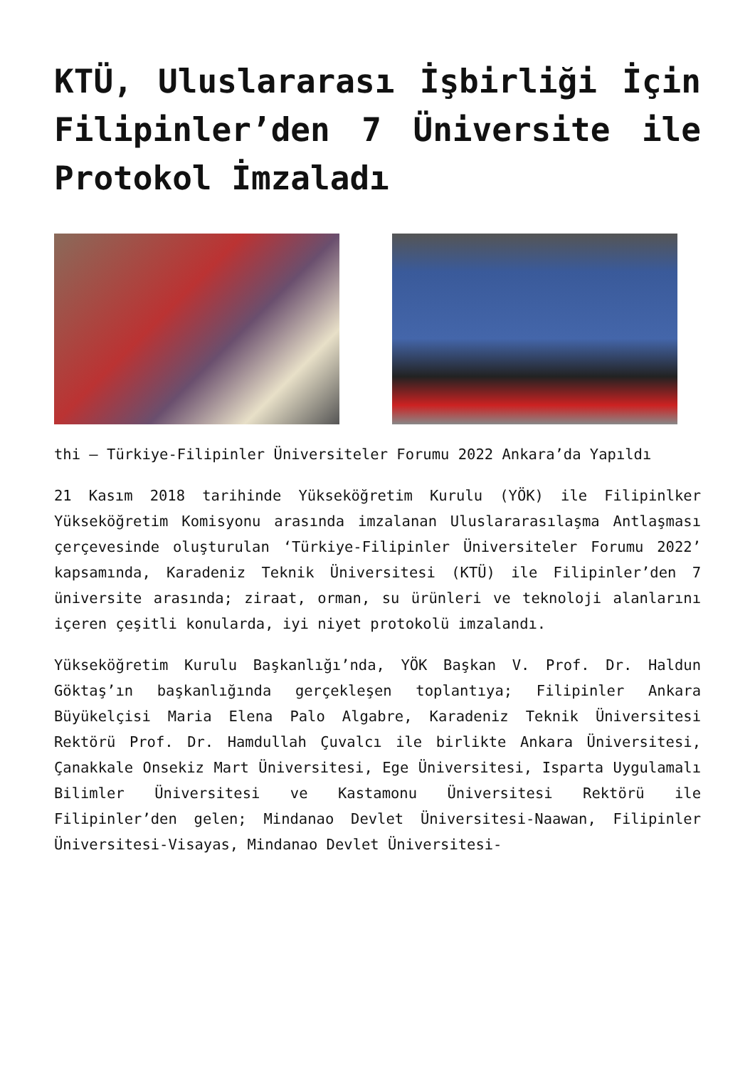KTÜ, Uluslararası İşbirliği İçin Filipinler’den 7 Üniversite ile Protokol İmzaladı
thi – Türkiye-Filipinler Üniversiteler Forumu 2022 Ankara’da Yapıldı
21 Kasım 2018 tarihinde Yükseköğretim Kurulu (YÖK) ile Filipinlker Yükseköğretim Komisyonu arasında imzalanan Uluslararasılaşma Antlaşması çerçevesinde oluşturulan ‘Türkiye-Filipinler Üniversiteler Forumu 2022’ kapsamında, Karadeniz Teknik Üniversitesi (KTÜ) ile Filipinler’den 7 üniversite arasında; ziraat, orman, su ürünleri ve teknoloji alanlarını içeren çeşitli konularda, iyi niyet protokolü imzalandı.
Yükseköğretim Kurulu Başkanlığı’nda, YÖK Başkan V. Prof. Dr. Haldun Göktaş’ın başkanlığında gerçekleşen toplantıya; Filipinler Ankara Büyükelçisi Maria Elena Palo Algabre, Karadeniz Teknik Üniversitesi Rektörü Prof. Dr. Hamdullah Çuvalcı ile birlikte Ankara Üniversitesi, Çanakkale Onsekiz Mart Üniversitesi, Ege Üniversitesi, Isparta Uygulamalı Bilimler Üniversitesi ve Kastamonu Üniversitesi Rektörü ile Filipinler’den gelen; Mindanao Devlet Üniversitesi-Naawan, Filipinler Üniversitesi-Visayas, Mindanao Devlet Üniversitesi-